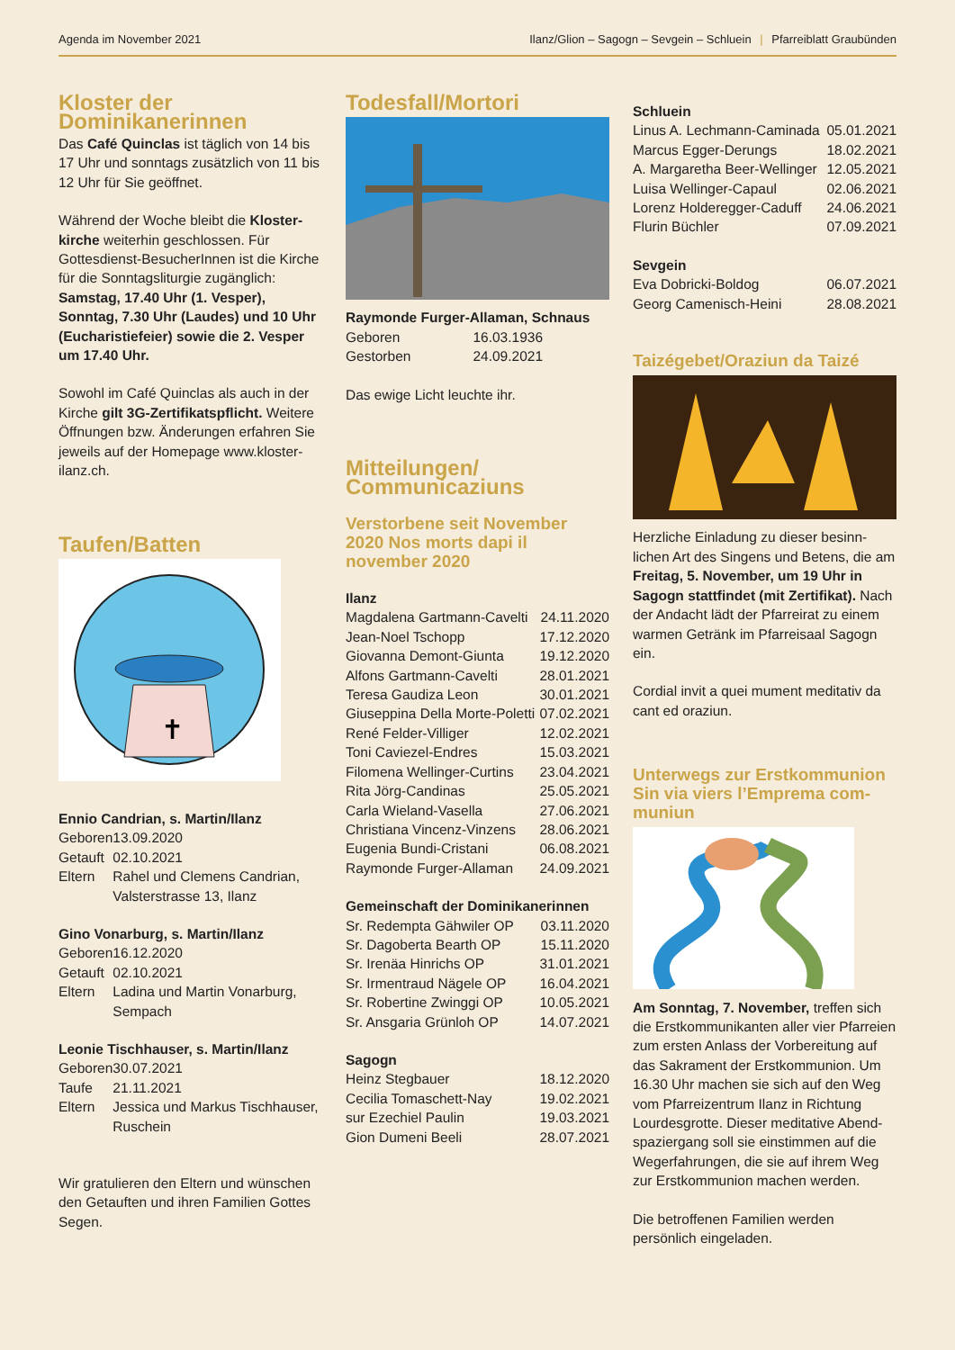Agenda im November 2021 Ilanz/Glion – Sagogn – Sevgein – Schluein | Pfarreiblatt Graubünden
Kloster der Dominikanerinnen
Das Café Quinclas ist täglich von 14 bis 17 Uhr und sonntags zusätzlich von 11 bis 12 Uhr für Sie geöffnet.
Während der Woche bleibt die Kloster­kirche weiterhin geschlossen. Für Gottesdienst-BesucherInnen ist die Kirche für die Sonntagsliturgie zugäng­lich: Samstag, 17.40 Uhr (1. Vesper), Sonntag, 7.30 Uhr (Laudes) und 10 Uhr (Eucharistiefeier) sowie die 2. Vesper um 17.40 Uhr.
Sowohl im Café Quinclas als auch in der Kirche gilt 3G-Zertifikatspflicht. Weitere Öffnungen bzw. Änderungen erfahren Sie jeweils auf der Homepage www.kloster-ilanz.ch.
Taufen/Batten
✝
Ennio Candrian, s. Martin/Ilanz
| Geboren | 13.09.2020 |
| Getauft | 02.10.2021 |
| Eltern | Rahel und Clemens Candrian, Valsterstrasse 13, Ilanz |
Gino Vonarburg, s. Martin/Ilanz
| Geboren | 16.12.2020 |
| Getauft | 02.10.2021 |
| Eltern | Ladina und Martin Vonar­burg, Sempach |
Leonie Tischhauser, s. Martin/Ilanz
| Geboren | 30.07.2021 |
| Taufe | 21.11.2021 |
| Eltern | Jessica und Markus Tisch­hauser, Ruschein |
Wir gratulieren den Eltern und wün­schen den Getauften und ihren Familien Gottes Segen.
Todesfall/Mortori
Raymonde Furger-Allaman, Schnaus
| Geboren | 16.03.1936 |
| Gestorben | 24.09.2021 |
Das ewige Licht leuchte ihr.
Mitteilungen/ Communicaziuns
Verstorbene seit November 2020 Nos morts dapi il november 2020
Ilanz
| Magdalena Gartmann-Cavelti | 24.11.2020 |
| Jean-Noel Tschopp | 17.12.2020 |
| Giovanna Demont-Giunta | 19.12.2020 |
| Alfons Gartmann-Cavelti | 28.01.2021 |
| Teresa Gaudiza Leon | 30.01.2021 |
| Giuseppina Della Morte-Poletti | 07.02.2021 |
| René Felder-Villiger | 12.02.2021 |
| Toni Caviezel-Endres | 15.03.2021 |
| Filomena Wellinger-Curtins | 23.04.2021 |
| Rita Jörg-Candinas | 25.05.2021 |
| Carla Wieland-Vasella | 27.06.2021 |
| Christiana Vincenz-Vinzens | 28.06.2021 |
| Eugenia Bundi-Cristani | 06.08.2021 |
| Raymonde Furger-Allaman | 24.09.2021 |
Gemeinschaft der Dominikanerinnen
| Sr. Redempta Gähwiler OP | 03.11.2020 |
| Sr. Dagoberta Bearth OP | 15.11.2020 |
| Sr. Irenäa Hinrichs OP | 31.01.2021 |
| Sr. Irmentraud Nägele OP | 16.04.2021 |
| Sr. Robertine Zwinggi OP | 10.05.2021 |
| Sr. Ansgaria Grünloh OP | 14.07.2021 |
Sagogn
| Heinz Stegbauer | 18.12.2020 |
| Cecilia Tomaschett-Nay | 19.02.2021 |
| sur Ezechiel Paulin | 19.03.2021 |
| Gion Dumeni Beeli | 28.07.2021 |
Schluein
| Linus A. Lechmann-Caminada | 05.01.2021 |
| Marcus Egger-Derungs | 18.02.2021 |
| A. Margaretha Beer-Wellinger | 12.05.2021 |
| Luisa Wellinger-Capaul | 02.06.2021 |
| Lorenz Holderegger-Caduff | 24.06.2021 |
| Flurin Büchler | 07.09.2021 |
Sevgein
| Eva Dobricki-Boldog | 06.07.2021 |
| Georg Camenisch-Heini | 28.08.2021 |
Taizégebet/Oraziun da Taizé
Herzliche Einladung zu dieser besinn­lichen Art des Singens und Betens, die am Freitag, 5. November, um 19 Uhr in Sagogn stattfindet (mit Zertifikat). Nach der Andacht lädt der Pfarreirat zu einem warmen Getränk im Pfarreisaal Sagogn ein.
Cordial invit a quei mument meditativ da cant ed oraziun.
Unterwegs zur Erstkommunion Sin via viers l’Emprema com­muniun
Am Sonntag, 7. November, treffen sich die Erstkommunikanten aller vier Pfarrei­en zum ersten Anlass der Vorbereitung auf das Sakrament der Erstkommunion. Um 16.30 Uhr machen sie sich auf den Weg vom Pfarreizentrum Ilanz in Richtung Lourdesgrotte. Dieser meditative Abend­spaziergang soll sie einstimmen auf die Wegerfahrungen, die sie auf ihrem Weg zur Erstkommunion machen werden.
Die betroffenen Familien werden persönlich eingeladen.